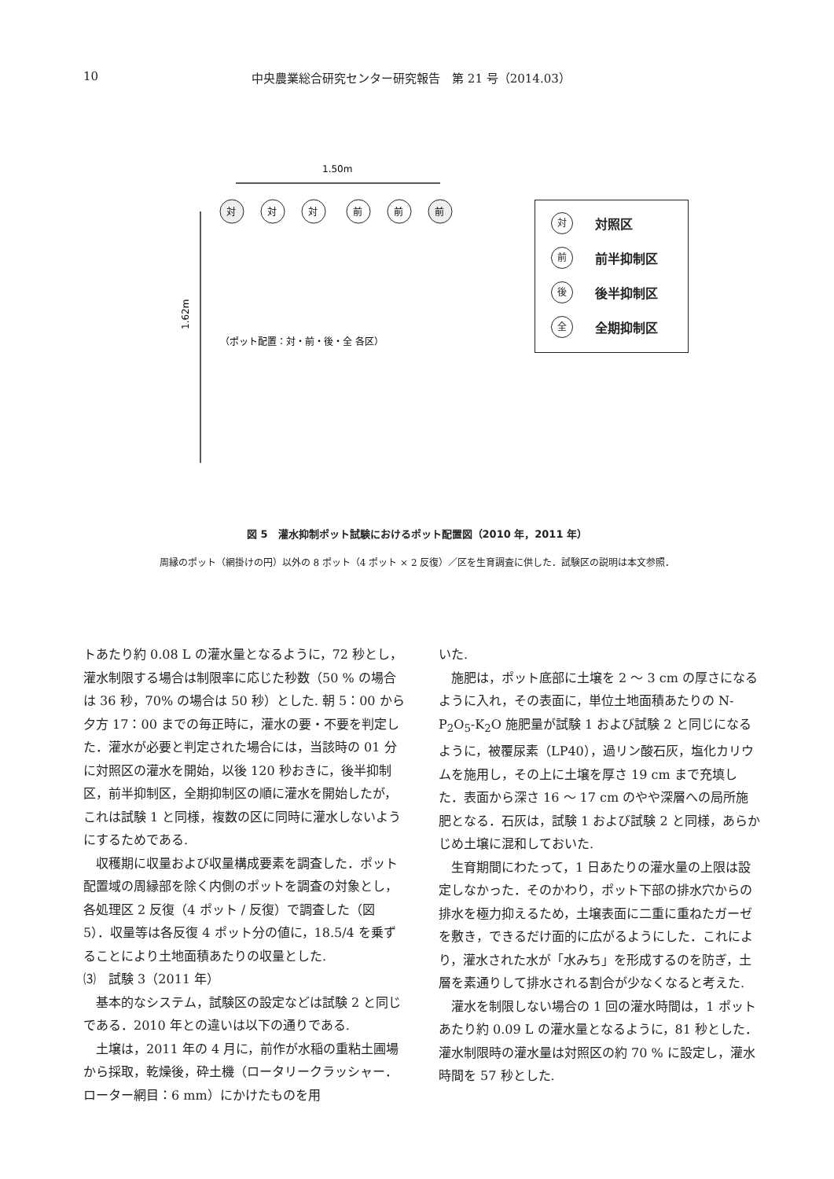10 中央農業総合研究センター研究報告　第 21 号（2014.03）
1.50m
1.62m
対
対
対
前
前
前
（ポット配置：対・前・後・全 各区）
対対照区
前前半抑制区
後後半抑制区
全全期抑制区
図 5　灌水抑制ポット試験におけるポット配置図（2010 年，2011 年）
周縁のポット（網掛けの円）以外の 8 ポット（4 ポット × 2 反復）／区を生育調査に供した．試験区の説明は本文参照．
トあたり約 0.08 L の灌水量となるように，72 秒とし，灌水制限する場合は制限率に応じた秒数（50 % の場合は 36 秒，70% の場合は 50 秒）とした. 朝 5：00 から夕方 17：00 までの毎正時に，灌水の要・不要を判定した．灌水が必要と判定された場合には，当該時の 01 分に対照区の灌水を開始，以後 120 秒おきに，後半抑制区，前半抑制区，全期抑制区の順に灌水を開始したが，これは試験 1 と同様，複数の区に同時に灌水しないようにするためである.
収穫期に収量および収量構成要素を調査した．ポット配置域の周縁部を除く内側のポットを調査の対象とし，各処理区 2 反復（4 ポット / 反復）で調査した（図 5）．収量等は各反復 4 ポット分の値に，18.5/4 を乗ずることにより土地面積あたりの収量とした.
⑶　試験 3（2011 年）
基本的なシステム，試験区の設定などは試験 2 と同じである．2010 年との違いは以下の通りである.
土壌は，2011 年の 4 月に，前作が水稲の重粘土圃場から採取，乾燥後，砕土機（ロータリークラッシャー．ローター網目：6 mm）にかけたものを用
いた.
施肥は，ポット底部に土壌を 2 ～ 3 cm の厚さになるように入れ，その表面に，単位土地面積あたりの N-P<sub>2</sub>O<sub>5</sub>-K<sub>2</sub>O 施肥量が試験 1 および試験 2 と同じになるように，被覆尿素（LP40），過リン酸石灰，塩化カリウムを施用し，その上に土壌を厚さ 19 cm まで充填した．表面から深さ 16 ～ 17 cm のやや深層への局所施肥となる．石灰は，試験 1 および試験 2 と同様，あらかじめ土壌に混和しておいた.
生育期間にわたって，1 日あたりの灌水量の上限は設定しなかった．そのかわり，ポット下部の排水穴からの排水を極力抑えるため，土壌表面に二重に重ねたガーゼを敷き，できるだけ面的に広がるようにした．これにより，灌水された水が「水みち」を形成するのを防ぎ，土層を素通りして排水される割合が少なくなると考えた.
灌水を制限しない場合の 1 回の灌水時間は，1 ポットあたり約 0.09 L の灌水量となるように，81 秒とした．灌水制限時の灌水量は対照区の約 70 % に設定し，灌水時間を 57 秒とした.